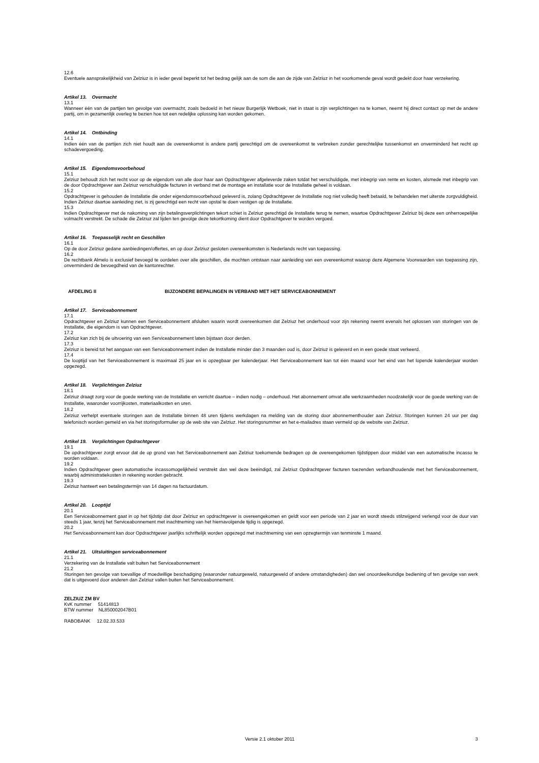12.6
Eventuele aansprakelijkheid van Zelziuz is in ieder geval beperkt tot het bedrag gelijk aan de som die aan de zijde van Zelziuz in het voorkomende geval wordt gedekt door haar verzekering.
Artikel 13. Overmacht
13.1
Wanneer één van de partijen ten gevolge van overmacht, zoals bedoeld in het nieuw Burgerlijk Wetboek, niet in staat is zijn verplichtingen na te komen, neemt hij direct contact op met de andere partij, om in gezamenlijk overleg te bezien hoe tot een redelijke oplossing kan worden gekomen.
Artikel 14. Ontbinding
14.1
Indien één van de partijen zich niet houdt aan de overeenkomst is andere partij gerechtigd om de overeenkomst te verbreken zonder gerechtelijke tussenkomst en onverminderd het recht op schadevergoeding.
Artikel 15. Eigendomsvoorbehoud
15.1
Zelziuz behoudt zich het recht voor op de eigendom van alle door haar aan Opdrachtgever afgeleverde zaken totdat het verschuldigde, met inbegrip van rente en kosten, alsmede met inbegrip van de door Opdrachtgever aan Zelziuz verschuldigde facturen in verband met de montage en installatie voor de Installatie geheel is voldaan.
15.2
Opdrachtgever is gehouden de Installatie die onder eigendomsvoorbehoud geleverd is, zolang Opdrachtgever de Installatie nog niet volledig heeft betaald, te behandelen met uiterste zorgvuldigheid. Indien Zelziuz daartoe aanleiding ziet, is zij gerechtigd een recht van opstal te doen vestigen op de Installatie.
15.3
Indien Opdrachtgever met de nakoming van zijn betalingsverplichtingen tekort schiet is Zelziuz gerechtigd de Installatie terug te nemen, waartoe Opdrachtgever Zelziuz bij deze een onherroepelijke volmacht verstrekt. De schade die Zelziuz zal lijden ten gevolge deze tekortkoming dient door Opdrachtgever te worden vergoed.
Artikel 16. Toepasselijk recht en Geschillen
16.1
Op de door Zelziuz gedane aanbiedingen/offertes, en op door Zelziuz gesloten overeenkomsten is Nederlands recht van toepassing.
16.2
De rechtbank Almelo is exclusief bevoegd te oordelen over alle geschillen, die mochten ontstaan naar aanleiding van een overeenkomst waarop deze Algemene Voorwaarden van toepassing zijn, onverminderd de bevoegdheid van de kantonrechter.
AFDELING II BIJZONDERE BEPALINGEN IN VERBAND MET HET SERVICEABONNEMENT
Artikel 17. Serviceabonnement
17.1
Opdrachtgever en Zelziuz kunnen een Serviceabonnement afsluiten waarin wordt overeenkomen dat Zelziuz het onderhoud voor zijn rekening neemt evenals het oplossen van storingen van de Installatie, die eigendom is van Opdrachtgever.
17.2
Zelziuz kan zich bij de uitvoering van een Serviceabonnement laten bijstaan door derden.
17.3
Zelziuz is bereid tot het aangaan van een Serviceabonnement indien de Installatie minder dan 3 maanden oud is, door Zelziuz is geleverd en in een goede staat verkeerd.
17.4
De looptijd van het Serviceabonnement is maximaal 25 jaar en is opzegbaar per kalenderjaar. Het Serviceabonnement kan tot één maand voor het eind van het lopende kalenderjaar worden opgezegd.
Artikel 18. Verplichtingen Zelziuz
18.1
Zelziuz draagt zorg voor de goede werking van de Installatie en verricht daartoe – indien nodig – onderhoud. Het abonnement omvat alle werkzaamheden noodzakelijk voor de goede werking van de Installatie, waaronder voorrijkosten, materiaalkosten en uren.
18.2
Zelziuz verhelpt eventuele storingen aan de Installatie binnen 48 uren tijdens werkdagen na melding van de storing door abonnementhouder aan Zelziuz. Storingen kunnen 24 uur per dag telefonisch worden gemeld en via het storingsformulier op de web site van Zelziuz. Het storingsnummer en het e-mailadres staan vermeld op de website van Zelziuz.
Artikel 19. Verplichtingen Opdrachtgever
19.1
De opdrachtgever zorgt ervoor dat de op grond van het Serviceabonnement aan Zelziuz toekomende bedragen op de overeengekomen tijdstippen door middel van een automatische incasso te worden voldaan.
19.2
Indien Opdrachtgever geen automatische incassomogelijkheid verstrekt dan wel deze beëindigd, zal Zelziuz Opdrachtgever facturen toezenden verbandhoudende met het Serviceabonnement, waarbij administratiekosten in rekening worden gebracht.
19.3
Zelziuz hanteert een betalingstermijn van 14 dagen na factuurdatum.
Artikel 20. Looptijd
20.1
Een Serviceabonnement gaat in op het tijdstip dat door Zelziuz en opdrachtgever is overeengekomen en geldt voor een periode van 2 jaar en wordt steeds stilzwijgend verlengd voor de duur van steeds 1 jaar, tenzij het Serviceabonnement met inachtneming van het hiernavolgende tijdig is opgezegd.
20.2
Het Serviceabonnement kan door Opdrachtgever jaarlijks schriftelijk worden opgezegd met inachtneming van een opzegtermijn van tenminste 1 maand.
Artikel 21. Uitsluitingen serviceabonnement
21.1
Verzekering van de Installatie valt buiten het Serviceabonnement
21.2
Storingen ten gevolge van toevallige of moedwillige beschadiging (waaronder natuurgeweld, natuurgeweld of andere omstandigheden) dan wel onoordeelkundige bediening of ten gevolge van werk dat is uitgevoerd door anderen dan Zelziuz vallen buiten het Serviceabonnement.
ZELZIUZ ZM BV
KvK nummer 51414813
BTW nummer NL850002047B01
RABOBANK 12.02.33.533
Versie 2.1 oktober 2011 3